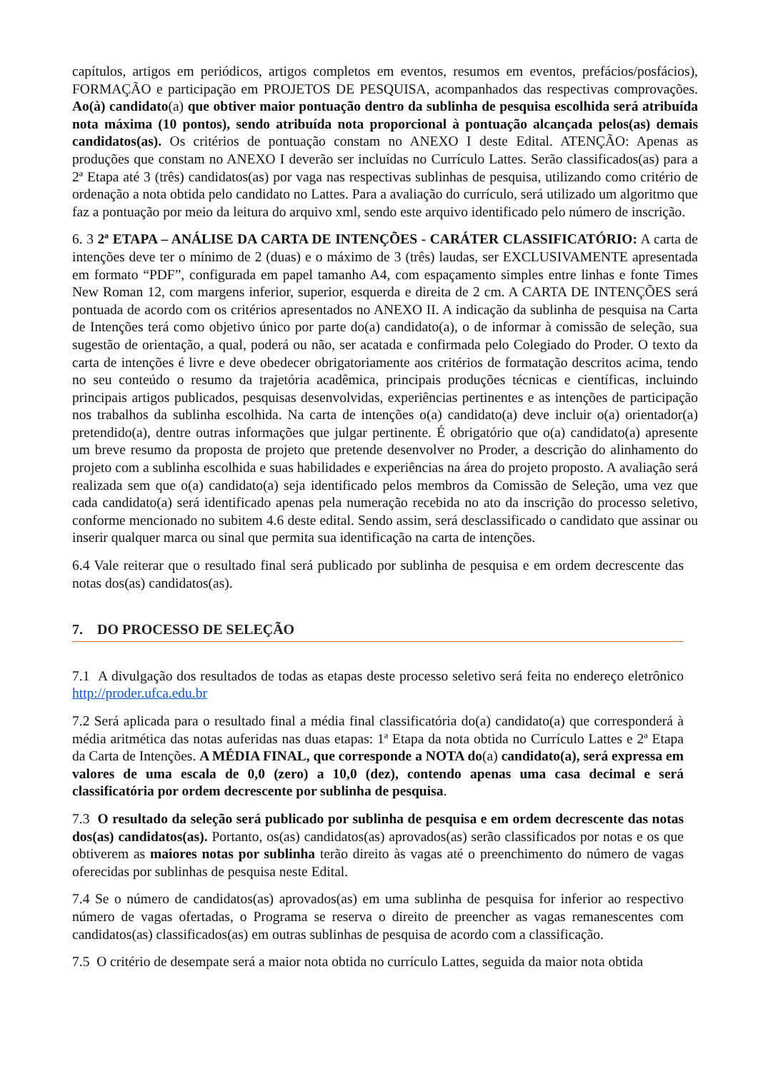capítulos, artigos em periódicos, artigos completos em eventos, resumos em eventos, prefácios/posfácios), FORMAÇÃO e participação em PROJETOS DE PESQUISA, acompanhados das respectivas comprovações. Ao(à) candidato(a) que obtiver maior pontuação dentro da sublinha de pesquisa escolhida será atribuída nota máxima (10 pontos), sendo atribuída nota proporcional à pontuação alcançada pelos(as) demais candidatos(as). Os critérios de pontuação constam no ANEXO I deste Edital. ATENÇÃO: Apenas as produções que constam no ANEXO I deverão ser incluídas no Currículo Lattes. Serão classificados(as) para a 2ª Etapa até 3 (três) candidatos(as) por vaga nas respectivas sublinhas de pesquisa, utilizando como critério de ordenação a nota obtida pelo candidato no Lattes. Para a avaliação do currículo, será utilizado um algoritmo que faz a pontuação por meio da leitura do arquivo xml, sendo este arquivo identificado pelo número de inscrição.
6. 3 2ª ETAPA – ANÁLISE DA CARTA DE INTENÇÕES - CARÁTER CLASSIFICATÓRIO: A carta de intenções deve ter o mínimo de 2 (duas) e o máximo de 3 (três) laudas, ser EXCLUSIVAMENTE apresentada em formato “PDF”, configurada em papel tamanho A4, com espaçamento simples entre linhas e fonte Times New Roman 12, com margens inferior, superior, esquerda e direita de 2 cm. A CARTA DE INTENÇÕES será pontuada de acordo com os critérios apresentados no ANEXO II. A indicação da sublinha de pesquisa na Carta de Intenções terá como objetivo único por parte do(a) candidato(a), o de informar à comissão de seleção, sua sugestão de orientação, a qual, poderá ou não, ser acatada e confirmada pelo Colegiado do Proder. O texto da carta de intenções é livre e deve obedecer obrigatoriamente aos critérios de formatação descritos acima, tendo no seu conteúdo o resumo da trajetória acadêmica, principais produções técnicas e científicas, incluindo principais artigos publicados, pesquisas desenvolvidas, experiências pertinentes e as intenções de participação nos trabalhos da sublinha escolhida. Na carta de intenções o(a) candidato(a) deve incluir o(a) orientador(a) pretendido(a), dentre outras informações que julgar pertinente. É obrigatório que o(a) candidato(a) apresente um breve resumo da proposta de projeto que pretende desenvolver no Proder, a descrição do alinhamento do projeto com a sublinha escolhida e suas habilidades e experiências na área do projeto proposto. A avaliação será realizada sem que o(a) candidato(a) seja identificado pelos membros da Comissão de Seleção, uma vez que cada candidato(a) será identificado apenas pela numeração recebida no ato da inscrição do processo seletivo, conforme mencionado no subitem 4.6 deste edital. Sendo assim, será desclassificado o candidato que assinar ou inserir qualquer marca ou sinal que permita sua identificação na carta de intenções.
6.4 Vale reiterar que o resultado final será publicado por sublinha de pesquisa e em ordem decrescente das notas dos(as) candidatos(as).
7. DO PROCESSO DE SELEÇÃO
7.1 A divulgação dos resultados de todas as etapas deste processo seletivo será feita no endereço eletrônico http://proder.ufca.edu.br
7.2 Será aplicada para o resultado final a média final classificatória do(a) candidato(a) que corresponderá à média aritmética das notas auferidas nas duas etapas: 1ª Etapa da nota obtida no Currículo Lattes e 2ª Etapa da Carta de Intenções. A MÉDIA FINAL, que corresponde a NOTA do(a) candidato(a), será expressa em valores de uma escala de 0,0 (zero) a 10,0 (dez), contendo apenas uma casa decimal e será classificatória por ordem decrescente por sublinha de pesquisa.
7.3 O resultado da seleção será publicado por sublinha de pesquisa e em ordem decrescente das notas dos(as) candidatos(as). Portanto, os(as) candidatos(as) aprovados(as) serão classificados por notas e os que obtiverem as maiores notas por sublinha terão direito às vagas até o preenchimento do número de vagas oferecidas por sublinhas de pesquisa neste Edital.
7.4 Se o número de candidatos(as) aprovados(as) em uma sublinha de pesquisa for inferior ao respectivo número de vagas ofertadas, o Programa se reserva o direito de preencher as vagas remanescentes com candidatos(as) classificados(as) em outras sublinhas de pesquisa de acordo com a classificação.
7.5 O critério de desempate será a maior nota obtida no currículo Lattes, seguida da maior nota obtida